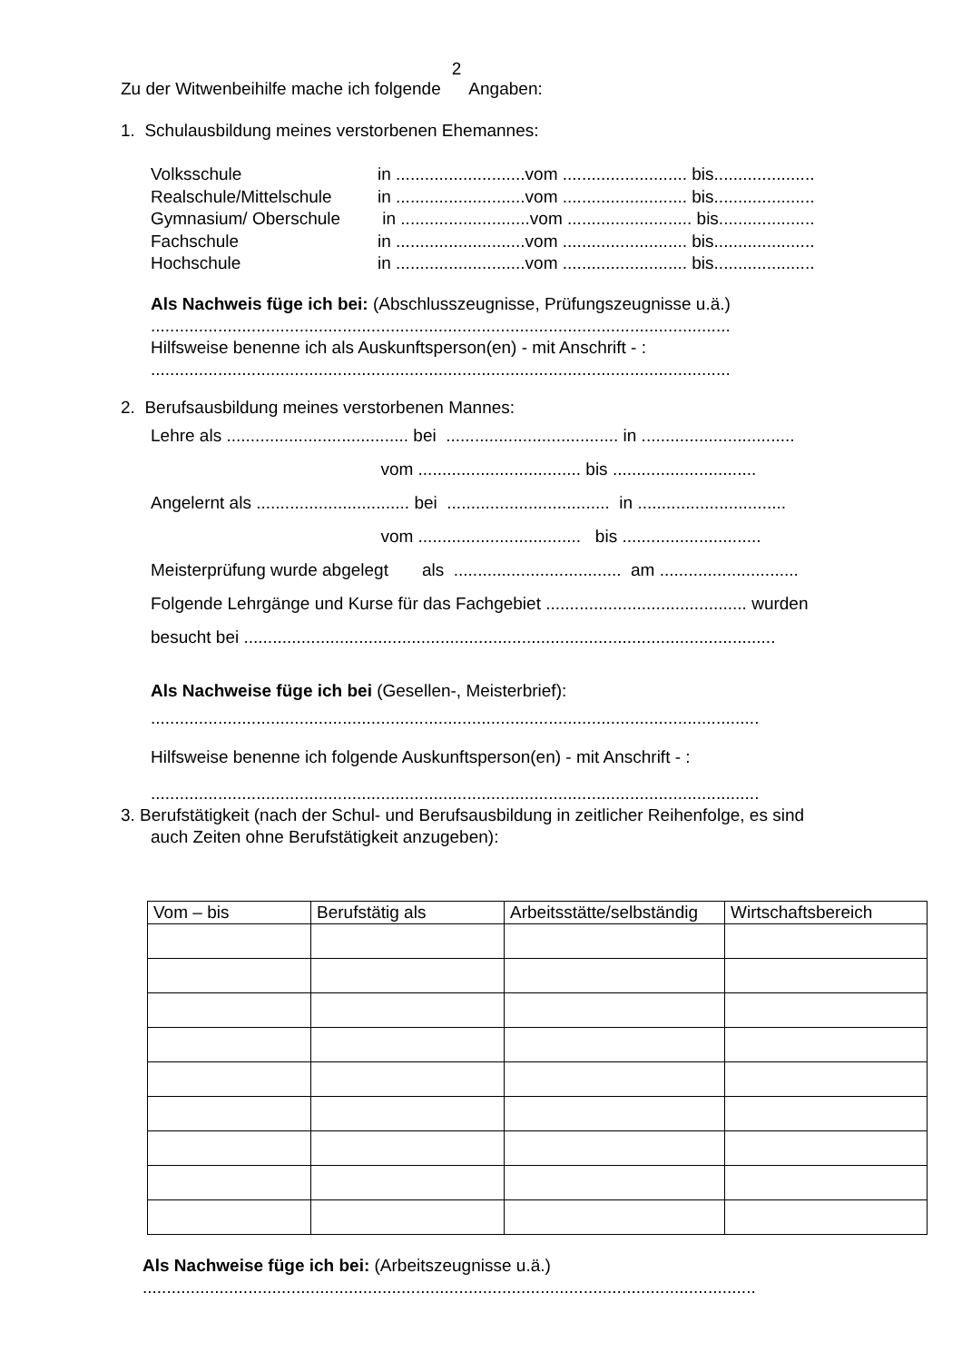2
Zu der Witwenbeihilfe mache ich folgende Angaben:
1. Schulausbildung meines verstorbenen Ehemannes:
Volksschule in ...........................vom .......................... bis.....................
Realschule/Mittelschule in ...........................vom .......................... bis.....................
Gymnasium/ Oberschule in ...........................vom .......................... bis....................
Fachschule in ...........................vom .......................... bis.....................
Hochschule in ...........................vom .......................... bis.....................
Als Nachweis füge ich bei: (Abschlusszeugnisse, Prüfungszeugnisse u.ä.)
.........................................................................................................................
Hilfsweise benenne ich als Auskunftsperson(en) - mit Anschrift - :
.........................................................................................................................
2. Berufsausbildung meines verstorbenen Mannes:
Lehre als ...................................... bei .................................... in ................................
vom .................................. bis ..............................
Angelernt als ................................ bei .................................. in ...............................
vom .................................. bis .............................
Meisterprüfung wurde abgelegt als ................................... am .............................
Folgende Lehrgänge und Kurse für das Fachgebiet .......................................... wurden
besucht bei ...............................................................................................................
Als Nachweise füge ich bei (Gesellen-, Meisterbrief):
...............................................................................................................................
Hilfsweise benenne ich folgende Auskunftsperson(en) - mit Anschrift - :
...............................................................................................................................
3. Berufstätigkeit (nach der Schul- und Berufsausbildung in zeitlicher Reihenfolge, es sind
auch Zeiten ohne Berufstätigkeit anzugeben):
| Vom – bis | Berufstätig als | Arbeitsstätte/selbständig | Wirtschaftsbereich |
| --- | --- | --- | --- |
Als Nachweise füge ich bei: (Arbeitszeugnisse u.ä.)
................................................................................................................................